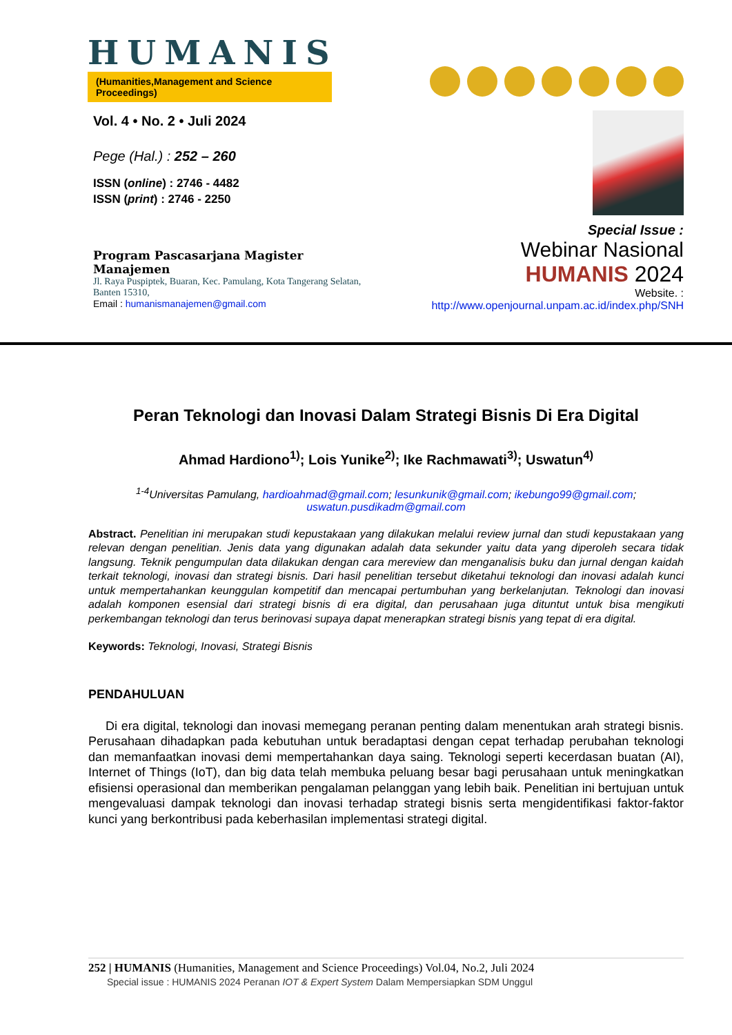HUMANIS
(Humanities,Management and Science Proceedings)
Vol. 4 • No. 2 • Juli 2024
Pege (Hal.) : 252 – 260
ISSN (online) : 2746 - 4482
ISSN (print) : 2746 - 2250
Program Pascasarjana Magister Manajemen
Jl. Raya Puspiptek, Buaran, Kec. Pamulang, Kota Tangerang Selatan, Banten 15310,
Email : humanismanajemen@gmail.com
Special Issue :
Webinar Nasional
HUMANIS 2024
Website. :
http://www.openjournal.unpam.ac.id/index.php/SNH
Peran Teknologi dan Inovasi Dalam Strategi Bisnis Di Era Digital
Ahmad Hardiono<sup>1)</sup>; Lois Yunike<sup>2)</sup>; Ike Rachmawati<sup>3)</sup>; Uswatun<sup>4)</sup>
<sup>1-4</sup>Universitas Pamulang, hardioahmad@gmail.com; lesunkunik@gmail.com; ikebungo99@gmail.com; uswatun.pusdikadm@gmail.com
Abstract. Penelitian ini merupakan studi kepustakaan yang dilakukan melalui review jurnal dan studi kepustakaan yang relevan dengan penelitian. Jenis data yang digunakan adalah data sekunder yaitu data yang diperoleh secara tidak langsung. Teknik pengumpulan data dilakukan dengan cara mereview dan menganalisis buku dan jurnal dengan kaidah terkait teknologi, inovasi dan strategi bisnis. Dari hasil penelitian tersebut diketahui teknologi dan inovasi adalah kunci untuk mempertahankan keunggulan kompetitif dan mencapai pertumbuhan yang berkelanjutan. Teknologi dan inovasi adalah komponen esensial dari strategi bisnis di era digital, dan perusahaan juga dituntut untuk bisa mengikuti perkembangan teknologi dan terus berinovasi supaya dapat menerapkan strategi bisnis yang tepat di era digital.
Keywords: Teknologi, Inovasi, Strategi Bisnis
PENDAHULUAN
Di era digital, teknologi dan inovasi memegang peranan penting dalam menentukan arah strategi bisnis. Perusahaan dihadapkan pada kebutuhan untuk beradaptasi dengan cepat terhadap perubahan teknologi dan memanfaatkan inovasi demi mempertahankan daya saing. Teknologi seperti kecerdasan buatan (AI), Internet of Things (IoT), dan big data telah membuka peluang besar bagi perusahaan untuk meningkatkan efisiensi operasional dan memberikan pengalaman pelanggan yang lebih baik. Penelitian ini bertujuan untuk mengevaluasi dampak teknologi dan inovasi terhadap strategi bisnis serta mengidentifikasi faktor-faktor kunci yang berkontribusi pada keberhasilan implementasi strategi digital.
252 | HUMANIS (Humanities, Management and Science Proceedings) Vol.04, No.2, Juli 2024
Special issue : HUMANIS 2024 Peranan IOT & Expert System Dalam Mempersiapkan SDM Unggul